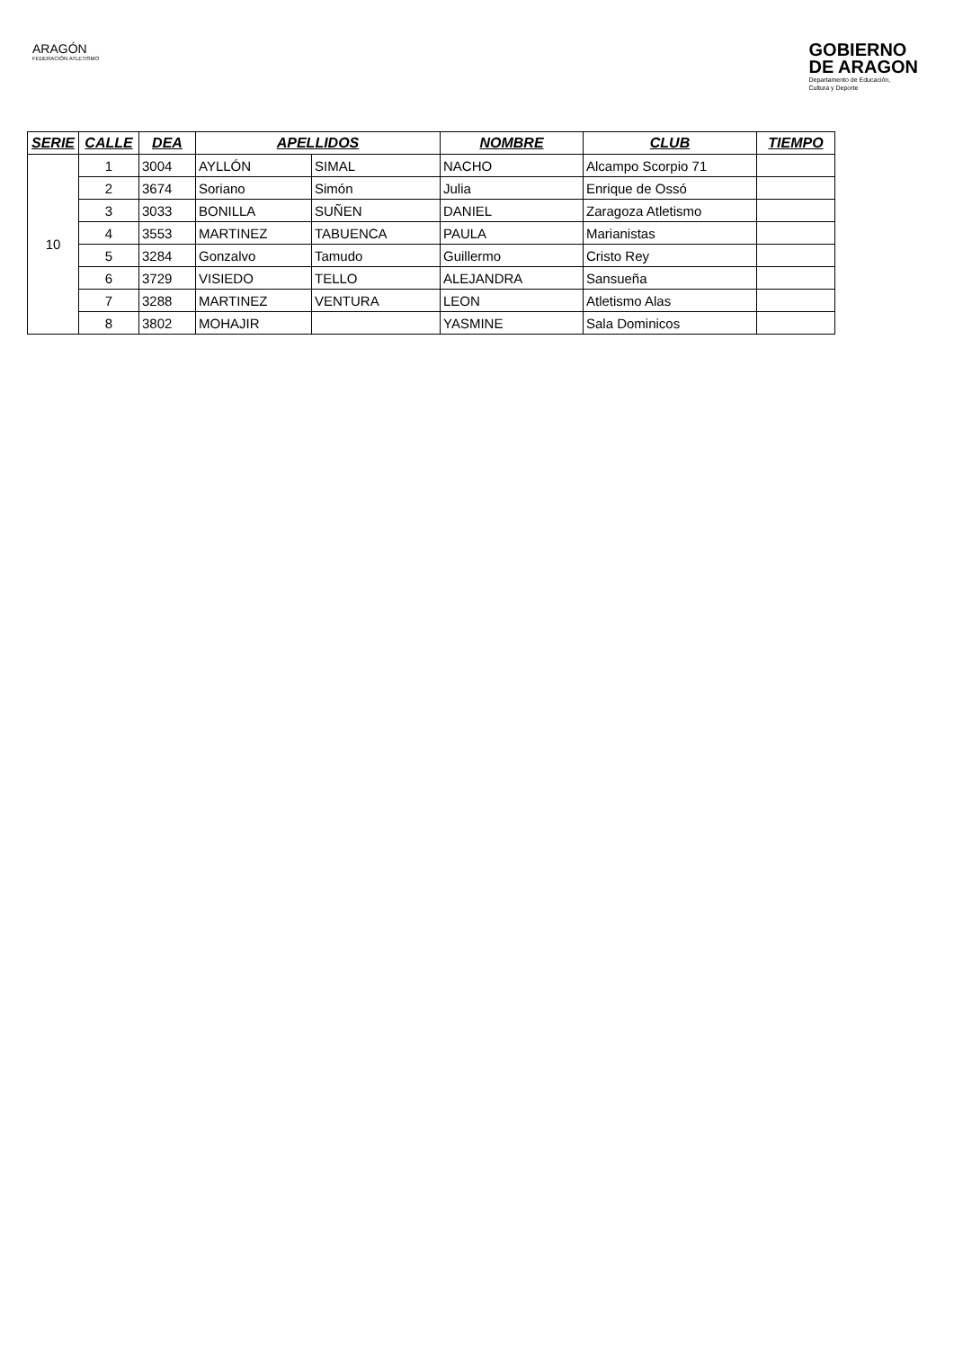ARAGÓN
FEDERACIÓN ATLETISMO
GOBIERNO
DE ARAGON
Departamento de Educación,
Cultura y Deporte
| SERIE | CALLE | DEA | APELLIDOS | | NOMBRE | CLUB | TIEMPO |
| --- | --- | --- | --- | --- | --- | --- | --- |
| 10 | 1 | 3004 | AYLLÓN | SIMAL | NACHO | Alcampo Scorpio 71 | |
| | 2 | 3674 | Soriano | Simón | Julia | Enrique de Ossó | |
| | 3 | 3033 | BONILLA | SUÑEN | DANIEL | Zaragoza Atletismo | |
| | 4 | 3553 | MARTINEZ | TABUENCA | PAULA | Marianistas | |
| | 5 | 3284 | Gonzalvo | Tamudo | Guillermo | Cristo Rey | |
| | 6 | 3729 | VISIEDO | TELLO | ALEJANDRA | Sansueña | |
| | 7 | 3288 | MARTINEZ | VENTURA | LEON | Atletismo Alas | |
| | 8 | 3802 | MOHAJIR | | YASMINE | Sala Dominicos | |